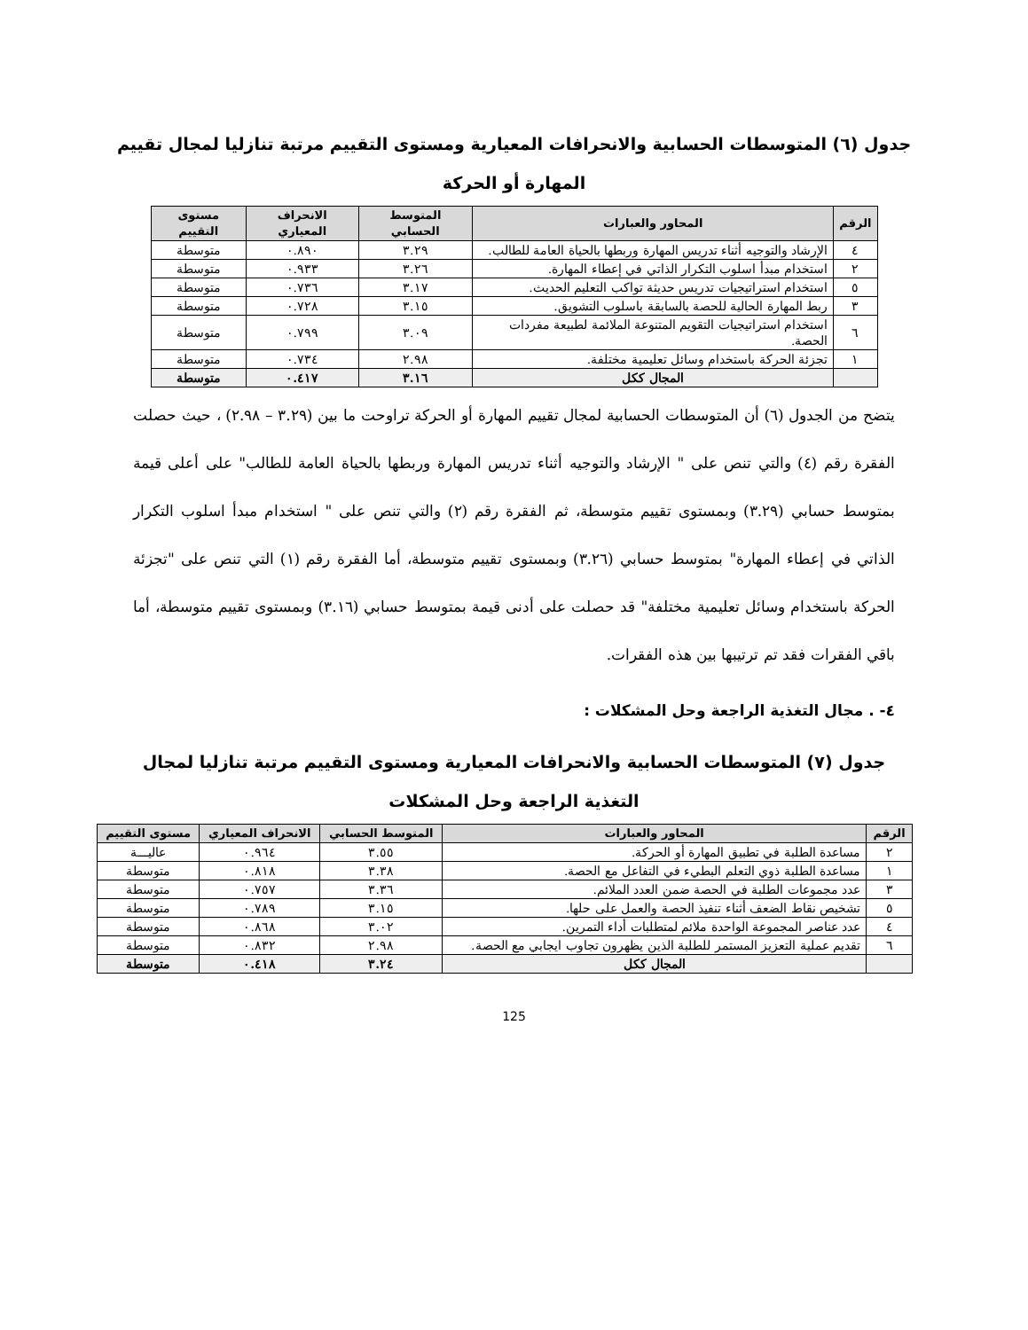جدول (٦) المتوسطات الحسابية والانحرافات المعيارية ومستوى التقييم مرتبة تنازليا لمجال تقييم المهارة أو الحركة
| الرقم | المحاور والعبارات | المتوسط الحسابي | الانحراف المعياري | مستوى التقييم |
| --- | --- | --- | --- | --- |
| ٤ | الإرشاد والتوجيه أثناء تدريس المهارة وربطها بالحياة العامة للطالب. | ٣.٢٩ | ٠.٨٩٠ | متوسطة |
| ٢ | استخدام مبدأ اسلوب التكرار الذاتي في إعطاء المهارة. | ٣.٢٦ | ٠.٩٣٣ | متوسطة |
| ٥ | استخدام استراتيجيات تدريس حديثة تواكب التعليم الحديث. | ٣.١٧ | ٠.٧٣٦ | متوسطة |
| ٣ | ربط المهارة الحالية للحصة بالسابقة باسلوب التشويق. | ٣.١٥ | ٠.٧٢٨ | متوسطة |
| ٦ | استخدام استراتيجيات التقويم المتنوعة الملائمة لطبيعة مفردات الحصة. | ٣.٠٩ | ٠.٧٩٩ | متوسطة |
| ١ | تجزئة الحركة باستخدام وسائل تعليمية مختلفة. | ٢.٩٨ | ٠.٧٣٤ | متوسطة |
| | المجال ككل | ٣.١٦ | ٠.٤١٧ | متوسطة |
يتضح من الجدول (٦) أن المتوسطات الحسابية لمجال تقييم المهارة أو الحركة تراوحت ما بين (٣.٢٩ – ٢.٩٨) ، حيث حصلت الفقرة رقم (٤) والتي تنص على " الإرشاد والتوجيه أثناء تدريس المهارة وربطها بالحياة العامة للطالب" على أعلى قيمة بمتوسط حسابي (٣.٢٩) وبمستوى تقييم متوسطة، ثم الفقرة رقم (٢) والتي تنص على " استخدام مبدأ اسلوب التكرار الذاتي في إعطاء المهارة" بمتوسط حسابي (٣.٢٦) وبمستوى تقييم متوسطة، أما الفقرة رقم (١) التي تنص على "تجزئة الحركة باستخدام وسائل تعليمية مختلفة" قد حصلت على أدنى قيمة بمتوسط حسابي (٣.١٦) وبمستوى تقييم متوسطة، أما باقي الفقرات فقد تم ترتيبها بين هذه الفقرات.
٤- . مجال التغذية الراجعة وحل المشكلات :
جدول (٧) المتوسطات الحسابية والانحرافات المعيارية ومستوى التقييم مرتبة تنازليا لمجال التغذية الراجعة وحل المشكلات
| الرقم | المحاور والعبارات | المتوسط الحسابي | الانحراف المعياري | مستوى التقييم |
| --- | --- | --- | --- | --- |
| ٢ | مساعدة الطلبة في تطبيق المهارة أو الحركة. | ٣.٥٥ | ٠.٩٦٤ | عاليـــة |
| ١ | مساعدة الطلبة ذوي التعلم البطيء في التفاعل مع الحصة. | ٣.٣٨ | ٠.٨١٨ | متوسطة |
| ٣ | عدد مجموعات الطلبة في الحصة ضمن العدد الملائم. | ٣.٣٦ | ٠.٧٥٧ | متوسطة |
| ٥ | تشخيص نقاط الضعف أثناء تنفيذ الحصة والعمل على حلها. | ٣.١٥ | ٠.٧٨٩ | متوسطة |
| ٤ | عدد عناصر المجموعة الواحدة ملائم لمتطلبات أداء التمرين. | ٣.٠٢ | ٠.٨٦٨ | متوسطة |
| ٦ | تقديم عملية التعزيز المستمر للطلبة الذين يظهرون تجاوب ايجابي مع الحصة. | ٢.٩٨ | ٠.٨٣٢ | متوسطة |
| | المجال ككل | ٣.٢٤ | ٠.٤١٨ | متوسطة |
125